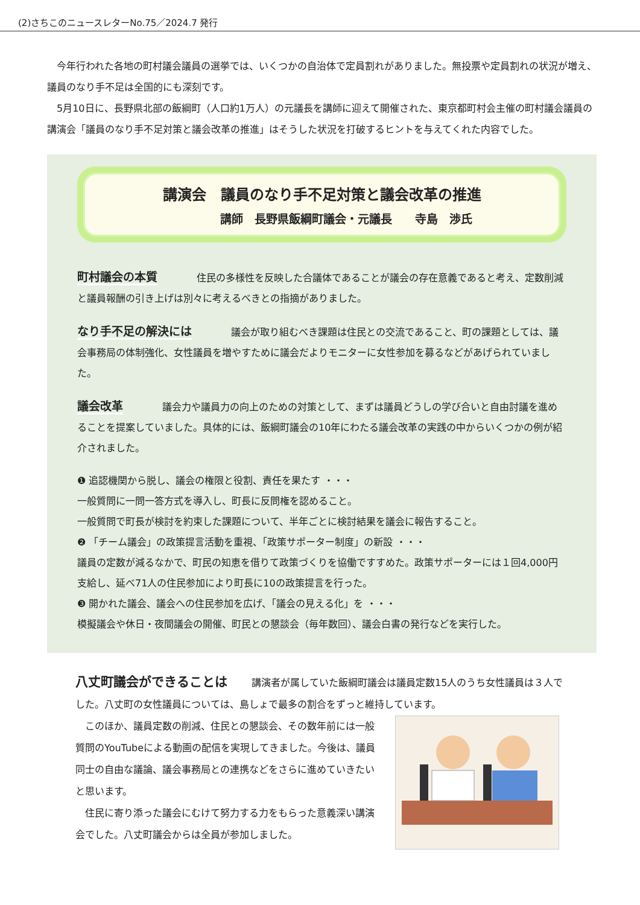(2)さちこのニュースレターNo.75／2024.7 発行
今年行われた各地の町村議会議員の選挙では、いくつかの自治体で定員割れがありました。無投票や定員割れの状況が増え、議員のなり手不足は全国的にも深刻です。
5月10日に、長野県北部の飯綱町（人口約1万人）の元議長を講師に迎えて開催された、東京都町村会主催の町村議会議員の講演会「議員のなり手不足対策と議会改革の推進」はそうした状況を打破するヒントを与えてくれた内容でした。
講演会　議員のなり手不足対策と議会改革の推進
講師　長野県飯綱町議会・元議長　　寺島　渉氏
町村議会の本質 住民の多様性を反映した合議体であることが議会の存在意義であると考え、定数削減と議員報酬の引き上げは別々に考えるべきとの指摘がありました。
なり手不足の解決には 議会が取り組むべき課題は住民との交流であること、町の課題としては、議会事務局の体制強化、女性議員を増やすために議会だよりモニターに女性参加を募るなどがあげられていました。
議会改革 議会力や議員力の向上のための対策として、まずは議員どうしの学び合いと自由討議を進めることを提案していました。具体的には、飯綱町議会の10年にわたる議会改革の実践の中からいくつかの例が紹介されました。
❶ 追認機関から脱し、議会の権限と役割、責任を果たす ・・・
一般質問に一問一答方式を導入し、町長に反問権を認めること。
一般質問で町長が検討を約束した課題について、半年ごとに検討結果を議会に報告すること。
❷ 「チーム議会」の政策提言活動を重視、「政策サポーター制度」の新設 ・・・
議員の定数が減るなかで、町民の知恵を借りて政策づくりを協働ですすめた。政策サポーターには１回4,000円支給し、延べ71人の住民参加により町長に10の政策提言を行った。
❸ 開かれた議会、議会への住民参加を広げ、「議会の見える化」を ・・・
模擬議会や休日・夜間議会の開催、町民との懇談会（毎年数回）、議会白書の発行などを実行した。
八丈町議会ができることは 講演者が属していた飯綱町議会は議員定数15人のうち女性議員は３人でした。八丈町の女性議員については、島しょで最多の割合をずっと維持しています。
このほか、議員定数の削減、住民との懇談会、その数年前には一般質問のYouTubeによる動画の配信を実現してきました。今後は、議員同士の自由な議論、議会事務局との連携などをさらに進めていきたいと思います。
住民に寄り添った議会にむけて努力する力をもらった意義深い講演会でした。八丈町議会からは全員が参加しました。